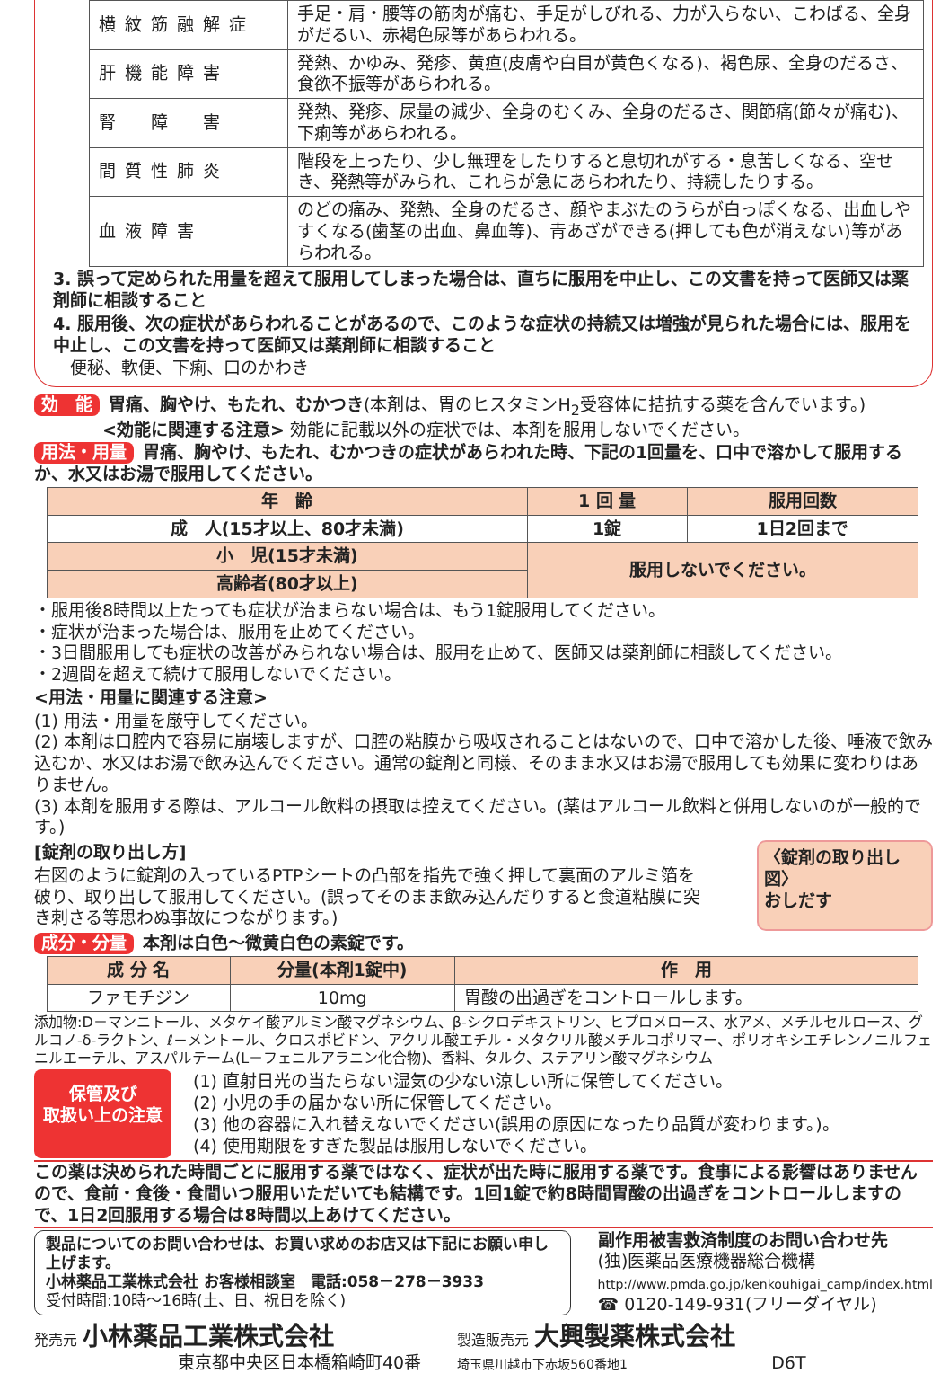| 横紋筋融解症 | 手足・肩・腰等の筋肉が痛む、手足がしびれる、力が入らない、こわばる、全身がだるい、赤褐色尿等があらわれる。 |
| 肝機能障害 | 発熱、かゆみ、発疹、黄疸(皮膚や白目が黄色くなる)、褐色尿、全身のだるさ、食欲不振等があらわれる。 |
| 腎 障 害 | 発熱、発疹、尿量の減少、全身のむくみ、全身のだるさ、関節痛(節々が痛む)、下痢等があらわれる。 |
| 間質性肺炎 | 階段を上ったり、少し無理をしたりすると息切れがする・息苦しくなる、空せき、発熱等がみられ、これらが急にあらわれたり、持続したりする。 |
| 血液障害 | のどの痛み、発熱、全身のだるさ、顔やまぶたのうらが白っぽくなる、出血しやすくなる(歯茎の出血、鼻血等)、青あざができる(押しても色が消えない)等があらわれる。 |
3. 誤って定められた用量を超えて服用してしまった場合は、直ちに服用を中止し、この文書を持って医師又は薬剤師に相談すること
4. 服用後、次の症状があらわれることがあるので、このような症状の持続又は増強が見られた場合には、服用を中止し、この文書を持って医師又は薬剤師に相談すること
　便秘、軟便、下痢、口のかわき
効　能 胃痛、胸やけ、もたれ、むかつき(本剤は、胃のヒスタミンH<sub>2</sub>受容体に拮抗する薬を含んでいます。)
　　　　<効能に関連する注意> 効能に記載以外の症状では、本剤を服用しないでください。
用法・用量 胃痛、胸やけ、もたれ、むかつきの症状があらわれた時、下記の1回量を、口中で溶かして服用するか、水又はお湯で服用してください。
| 年 齢 | 1 回 量 | 服用回数 |
| --- | --- | --- |
| 成 人(15才以上、80才未満) | 1錠 | 1日2回まで |
| 小 児(15才未満) | 服用しないでください。 | |
| 高齢者(80才以上) | | |
・服用後8時間以上たっても症状が治まらない場合は、もう1錠服用してください。
・症状が治まった場合は、服用を止めてください。
・3日間服用しても症状の改善がみられない場合は、服用を止めて、医師又は薬剤師に相談してください。
・2週間を超えて続けて服用しないでください。
<用法・用量に関連する注意>
(1) 用法・用量を厳守してください。
(2) 本剤は口腔内で容易に崩壊しますが、口腔の粘膜から吸収されることはないので、口中で溶かした後、唾液で飲み込むか、水又はお湯で飲み込んでください。通常の錠剤と同様、そのまま水又はお湯で服用しても効果に変わりはありません。
(3) 本剤を服用する際は、アルコール飲料の摂取は控えてください。(薬はアルコール飲料と併用しないのが一般的です。)
[錠剤の取り出し方]
右図のように錠剤の入っているPTPシートの凸部を指先で強く押して裏面のアルミ箔を破り、取り出して服用してください。(誤ってそのまま飲み込んだりすると食道粘膜に突き刺さる等思わぬ事故につながります。)
〈錠剤の取り出し図〉
おしだす
成分・分量 本剤は白色～微黄白色の素錠です。
| 成 分 名 | 分量(本剤1錠中) | 作 用 |
| --- | --- | --- |
| ファモチジン | 10mg | 胃酸の出過ぎをコントロールします。 |
添加物:D－マンニトール、メタケイ酸アルミン酸マグネシウム、β-シクロデキストリン、ヒプロメロース、水アメ、メチルセルロース、グルコノ-δ-ラクトン、ℓ－メントール、クロスポビドン、アクリル酸エチル・メタクリル酸メチルコポリマー、ポリオキシエチレンノニルフェニルエーテル、アスパルテーム(L－フェニルアラニン化合物)、香料、タルク、ステアリン酸マグネシウム
保管及び
取扱い上の注意
(1) 直射日光の当たらない湿気の少ない涼しい所に保管してください。
(2) 小児の手の届かない所に保管してください。
(3) 他の容器に入れ替えないでください(誤用の原因になったり品質が変わります。)。
(4) 使用期限をすぎた製品は服用しないでください。
この薬は決められた時間ごとに服用する薬ではなく、症状が出た時に服用する薬です。食事による影響はありませんので、食前・食後・食間いつ服用いただいても結構です。1回1錠で約8時間胃酸の出過ぎをコントロールしますので、1日2回服用する場合は8時間以上あけてください。
製品についてのお問い合わせは、お買い求めのお店又は下記にお願い申し上げます。
小林薬品工業株式会社 お客様相談室　電話:058－278－3933
受付時間:10時～16時(土、日、祝日を除く)
副作用被害救済制度のお問い合わせ先
(独)医薬品医療機器総合機構
http://www.pmda.go.jp/kenkouhigai_camp/index.html
☎ 0120-149-931(フリーダイヤル)
発売元 小林薬品工業株式会社
東京都中央区日本橋箱崎町40番
製造販売元 大興製薬株式会社
埼玉県川越市下赤坂560番地1
D6T